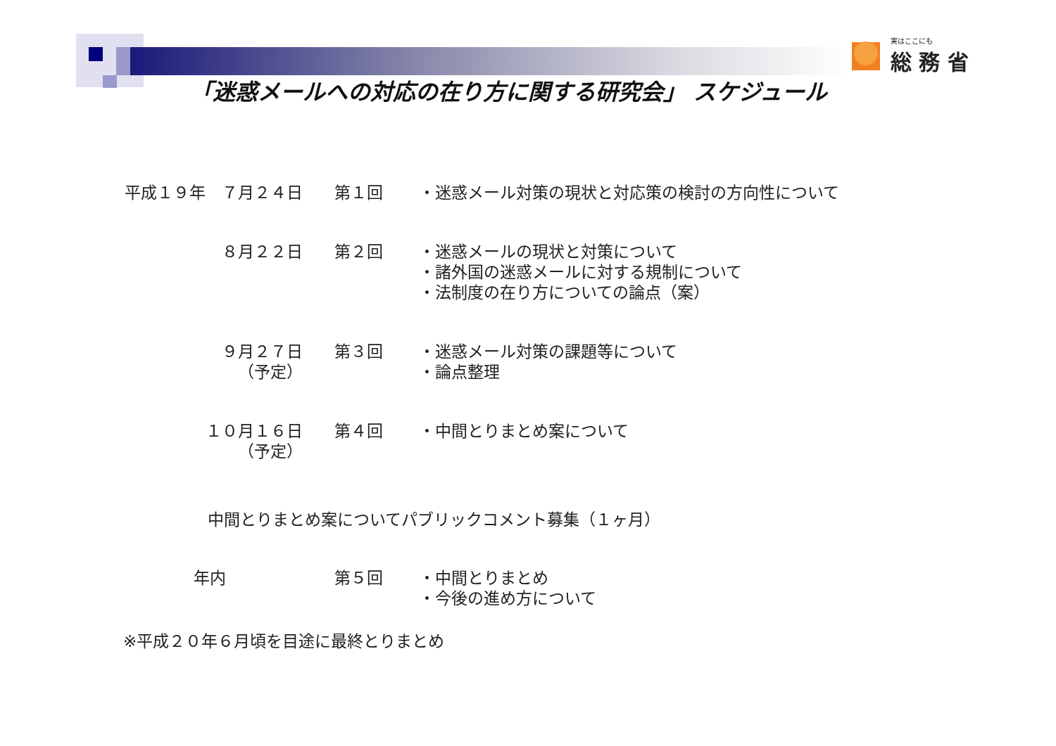実はここにも
総 務 省
「迷惑メールへの対応の在り方に関する研究会」 スケジュール
| 平成１９年 ７月２４日 | 第１回 | ・迷惑メール対策の現状と対応策の検討の方向性について |
| ８月２２日 | 第２回 | ・迷惑メールの現状と対策について ・諸外国の迷惑メールに対する規制について ・法制度の在り方についての論点（案） |
| ９月２７日 （予定） | 第３回 | ・迷惑メール対策の課題等について ・論点整理 |
| １０月１６日 （予定） | 第４回 | ・中間とりまとめ案について |
中間とりまとめ案についてパブリックコメント募集（１ヶ月）
| 年内 | 第５回 | ・中間とりまとめ ・今後の進め方について |
※平成２０年６月頃を目途に最終とりまとめ